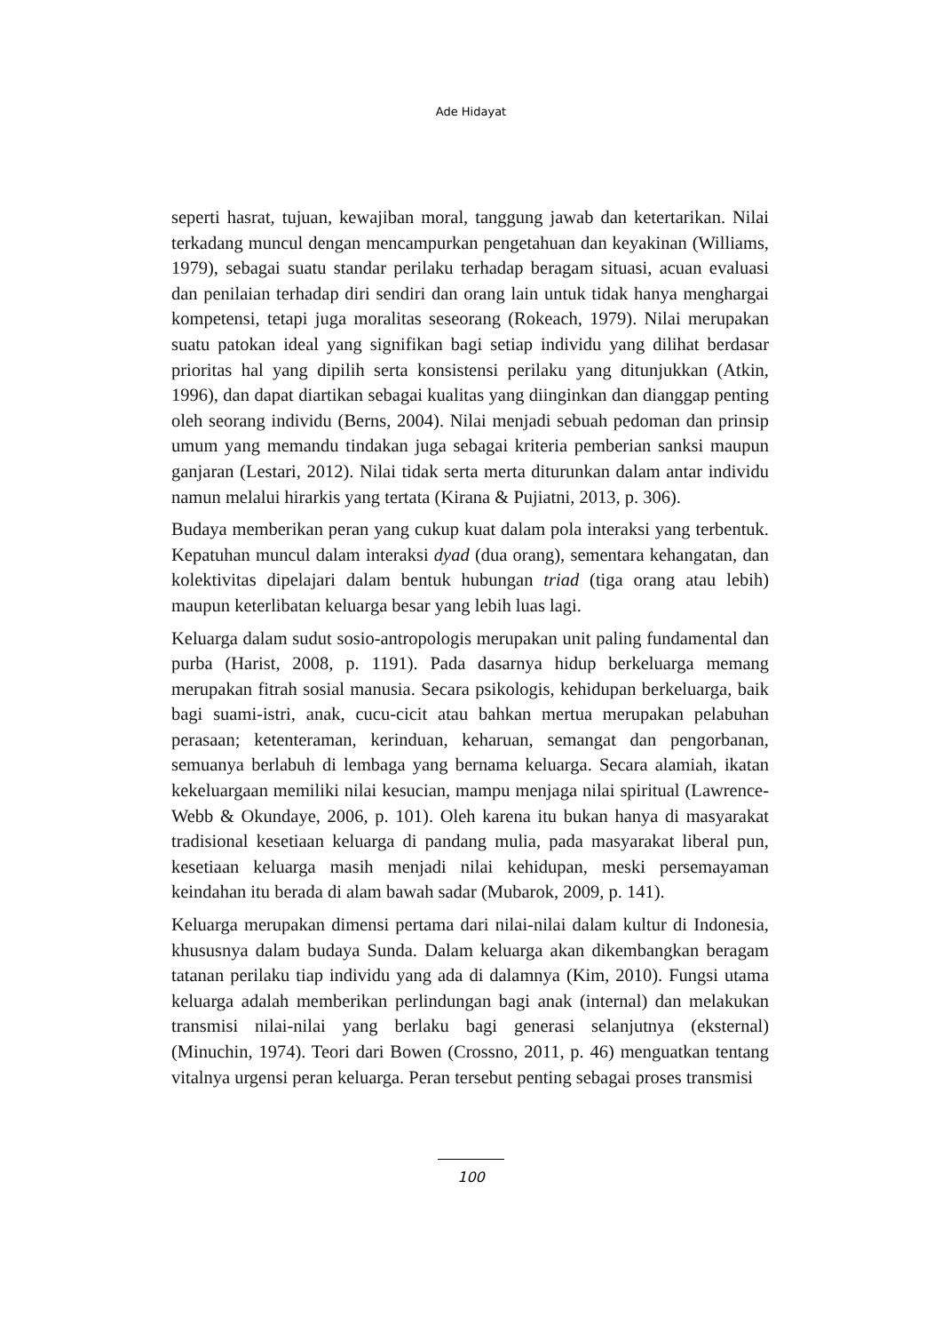Ade Hidayat
seperti hasrat, tujuan, kewajiban moral, tanggung jawab dan ketertarikan. Nilai terkadang muncul dengan mencampurkan pengetahuan dan keyakinan (Williams, 1979), sebagai suatu standar perilaku terhadap beragam situasi, acuan evaluasi dan penilaian terhadap diri sendiri dan orang lain untuk tidak hanya menghargai kompetensi, tetapi juga moralitas seseorang (Rokeach, 1979). Nilai merupakan suatu patokan ideal yang signifikan bagi setiap individu yang dilihat berdasar prioritas hal yang dipilih serta konsistensi perilaku yang ditunjukkan (Atkin, 1996), dan dapat diartikan sebagai kualitas yang diinginkan dan dianggap penting oleh seorang individu (Berns, 2004). Nilai menjadi sebuah pedoman dan prinsip umum yang memandu tindakan juga sebagai kriteria pemberian sanksi maupun ganjaran (Lestari, 2012). Nilai tidak serta merta diturunkan dalam antar individu namun melalui hirarkis yang tertata (Kirana & Pujiatni, 2013, p. 306).
Budaya memberikan peran yang cukup kuat dalam pola interaksi yang terbentuk. Kepatuhan muncul dalam interaksi dyad (dua orang), sementara kehangatan, dan kolektivitas dipelajari dalam bentuk hubungan triad (tiga orang atau lebih) maupun keterlibatan keluarga besar yang lebih luas lagi.
Keluarga dalam sudut sosio-antropologis merupakan unit paling fundamental dan purba (Harist, 2008, p. 1191). Pada dasarnya hidup berkeluarga memang merupakan fitrah sosial manusia. Secara psikologis, kehidupan berkeluarga, baik bagi suami-istri, anak, cucu-cicit atau bahkan mertua merupakan pelabuhan perasaan; ketenteraman, kerinduan, keharuan, semangat dan pengorbanan, semuanya berlabuh di lembaga yang bernama keluarga. Secara alamiah, ikatan kekeluargaan memiliki nilai kesucian, mampu menjaga nilai spiritual (Lawrence-Webb & Okundaye, 2006, p. 101). Oleh karena itu bukan hanya di masyarakat tradisional kesetiaan keluarga di pandang mulia, pada masyarakat liberal pun, kesetiaan keluarga masih menjadi nilai kehidupan, meski persemayaman keindahan itu berada di alam bawah sadar (Mubarok, 2009, p. 141).
Keluarga merupakan dimensi pertama dari nilai-nilai dalam kultur di Indonesia, khususnya dalam budaya Sunda. Dalam keluarga akan dikembangkan beragam tatanan perilaku tiap individu yang ada di dalamnya (Kim, 2010). Fungsi utama keluarga adalah memberikan perlindungan bagi anak (internal) dan melakukan transmisi nilai-nilai yang berlaku bagi generasi selanjutnya (eksternal) (Minuchin, 1974). Teori dari Bowen (Crossno, 2011, p. 46) menguatkan tentang vitalnya urgensi peran keluarga. Peran tersebut penting sebagai proses transmisi
100